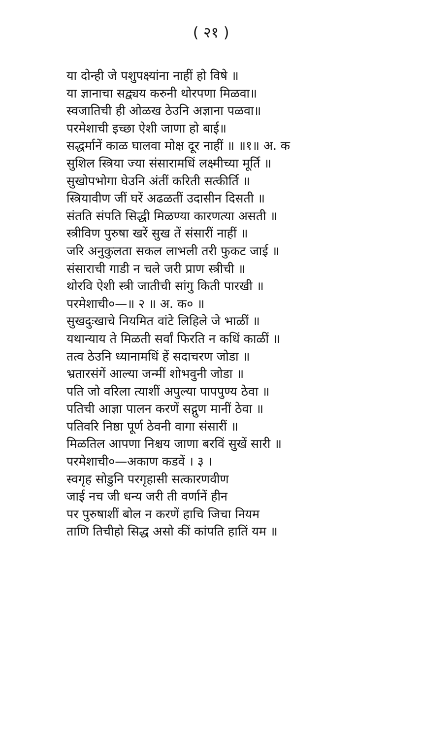( २१ )
या दोन्ही जे पशुपक्ष्यांना नाहीं हो विषे ॥
या ज्ञानाचा सद्व्यय करुनी थोरपणा मिळवा॥
स्वजातिची ही ओळख ठेउनि अज्ञाना पळवा॥
परमेशाची इच्छा ऐशी जाणा हो बाई॥
सद्धर्मानें काळ घालवा मोक्ष दूर नाहीं ॥ ॥१॥ अ. क
सुशिल स्त्रिया ज्या संसारामधिं लक्ष्मीच्या मूर्ति ॥
सुखोपभोगा घेउनि अंतीं करिती सत्कीर्ति ॥
स्त्रियावीण जीं घरें अढळतीं उदासीन दिसती ॥
संतति संपति सिद्धी मिळण्या कारणत्या असती ॥
स्त्रीविण पुरुषा खरें सुख तें संसारीं नाहीं ॥
जरि अनुकुलता सकल लाभली तरी फुकट जाई ॥
संसाराची गाडी न चले जरी प्राण स्त्रीची ॥
थोरवि ऐशी स्त्री जातीची सांगु किती पारखी ॥
परमेशाची०—॥ २ ॥ अ. क० ॥
सुखदुःखाचे नियमित वांटे लिहिले जे भाळीं ॥
यथान्याय ते मिळती सर्वां फिरति न कधिं काळीं ॥
तत्व ठेउनि ध्यानामधिं हें सदाचरण जोडा ॥
भ्रतारसंगें आल्या जन्मीं शोभवुनी जोडा ॥
पति जो वरिला त्याशीं अपुल्या पापपुण्य ठेवा ॥
पतिची आज्ञा पालन करणें सद्गुण मानीं ठेवा ॥
पतिवरि निष्ठा पूर्ण ठेवनी वागा संसारीं ॥
मिळतिल आपणा निश्चय जाणा बरविं सुखें सारी ॥
परमेशाची०—अकाण कडवें । ३ ।
स्वगृह सोडुनि परगृहासी सत्कारणवीण
जाई नच जी धन्य जरी ती वर्णानें हीन
पर पुरुषाशीं बोल न करणें हाचि जिचा नियम
ताणि तिचीहो सिद्ध असो कीं कांपति हातिं यम ॥